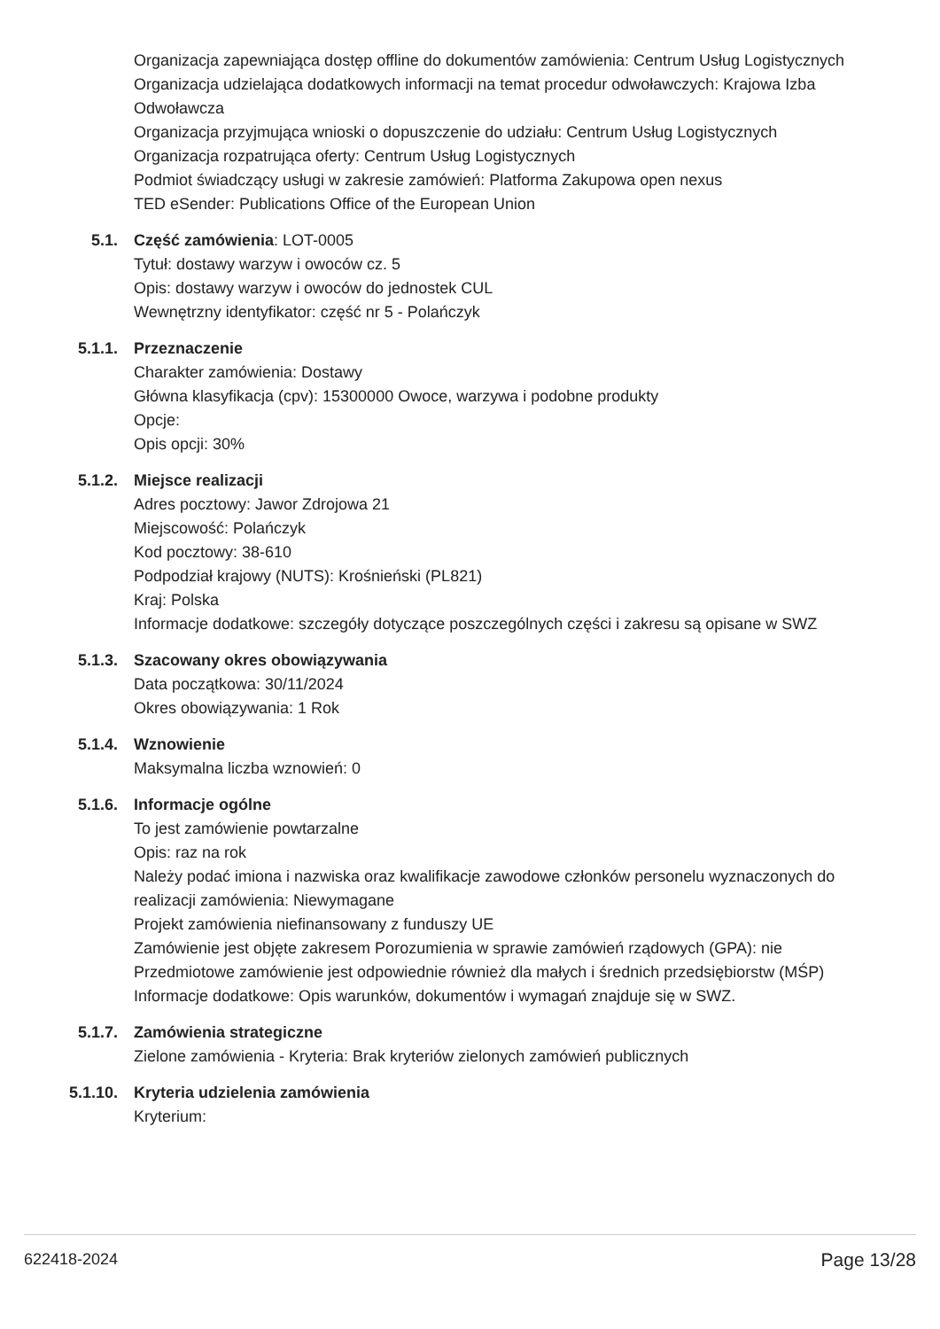Organizacja zapewniająca dostęp offline do dokumentów zamówienia: Centrum Usług Logistycznych
Organizacja udzielająca dodatkowych informacji na temat procedur odwoławczych: Krajowa Izba Odwoławcza
Organizacja przyjmująca wnioski o dopuszczenie do udziału: Centrum Usług Logistycznych
Organizacja rozpatrująca oferty: Centrum Usług Logistycznych
Podmiot świadczący usługi w zakresie zamówień: Platforma Zakupowa open nexus
TED eSender: Publications Office of the European Union
5.1. Część zamówienia: LOT-0005
Tytuł: dostawy warzyw i owoców cz. 5
Opis: dostawy warzyw i owoców do jednostek CUL
Wewnętrzny identyfikator: część nr 5 - Polańczyk
5.1.1. Przeznaczenie
Charakter zamówienia: Dostawy
Główna klasyfikacja (cpv): 15300000 Owoce, warzywa i podobne produkty
Opcje:
Opis opcji: 30%
5.1.2. Miejsce realizacji
Adres pocztowy: Jawor Zdrojowa 21
Miejscowość: Polańczyk
Kod pocztowy: 38-610
Podpodział krajowy (NUTS): Krośnieński (PL821)
Kraj: Polska
Informacje dodatkowe: szczegóły dotyczące poszczególnych części i zakresu są opisane w SWZ
5.1.3. Szacowany okres obowiązywania
Data początkowa: 30/11/2024
Okres obowiązywania: 1 Rok
5.1.4. Wznowienie
Maksymalna liczba wznowień: 0
5.1.6. Informacje ogólne
To jest zamówienie powtarzalne
Opis: raz na rok
Należy podać imiona i nazwiska oraz kwalifikacje zawodowe członków personelu wyznaczonych do realizacji zamówienia: Niewymagane
Projekt zamówienia niefinansowany z funduszy UE
Zamówienie jest objęte zakresem Porozumienia w sprawie zamówień rządowych (GPA): nie
Przedmiotowe zamówienie jest odpowiednie również dla małych i średnich przedsiębiorstw (MŚP)
Informacje dodatkowe: Opis warunków, dokumentów i wymagań znajduje się w SWZ.
5.1.7. Zamówienia strategiczne
Zielone zamówienia - Kryteria: Brak kryteriów zielonych zamówień publicznych
5.1.10. Kryteria udzielenia zamówienia
Kryterium:
622418-2024 Page 13/28